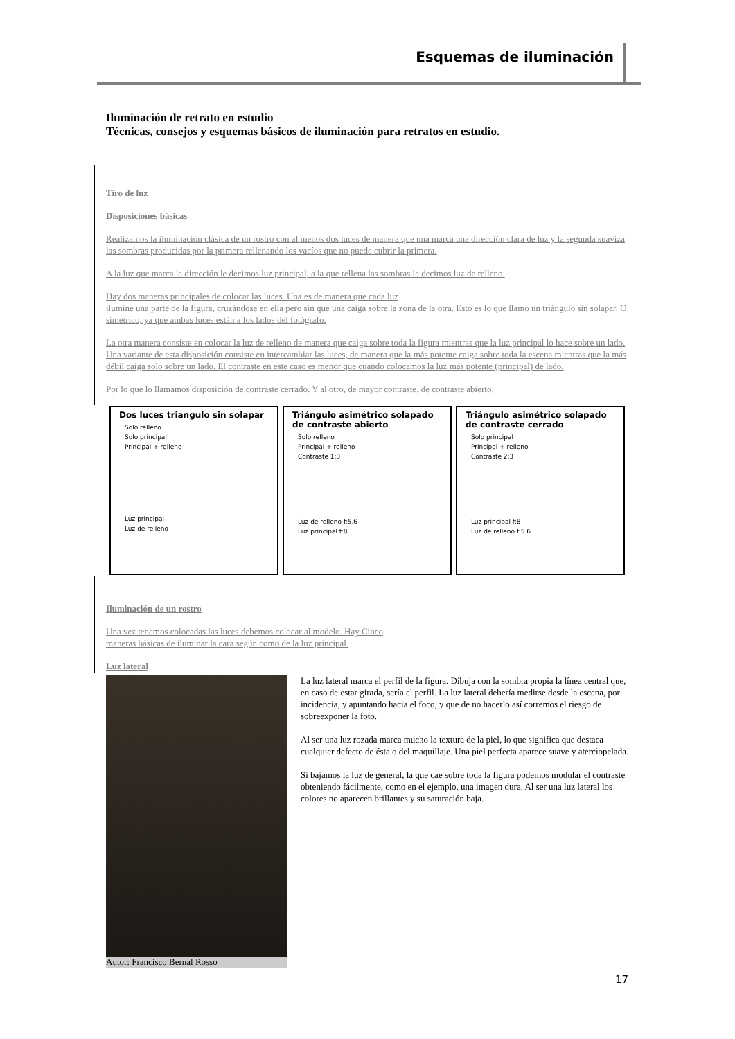Esquemas de iluminación
Iluminación de retrato en estudio
Técnicas, consejos y esquemas básicos de iluminación para retratos en estudio.
Tiro de luz
Disposiciones básicas
Realizamos la iluminación clásica de un rostro con al menos dos luces de manera que una marca una dirección clara de luz y la segunda suaviza las sombras producidas por la primera rellenando los vacíos que no puede cubrir la primera.
A la luz que marca la dirección le decimos luz principal, a la que rellena las sombras le decimos luz de relleno.
Hay dos maneras principales de colocar las luces. Una es de manera que cada luz
ilumine una parte de la figura, cruzándose en ella pero sin que una caiga sobre la zona de la otra. Esto es lo que llamo un triángulo sin solapar. O simétrico, ya que ambas luces están a los lados del fotógrafo.
La otra manera consiste en colocar la luz de relleno de manera que caiga sobre toda la figura mientras que la luz principal lo hace sobre un lado. Una variante de esta disposición consiste en intercambiar las luces, de manera que la más potente caiga sobre toda la escena mientras que la más débil caiga solo sobre un lado. El contraste en este caso es menor que cuando colocamos la luz más potente (principal) de lado.
Por lo que lo llamamos disposición de contraste cerrado. Y al otro, de mayor contraste, de contraste abierto.
Dos luces triangulo sin solapar
Solo relleno
Solo principal
Principal + relleno
Luz principal
Luz de relleno
Triángulo asimétrico solapado de contraste abierto
Solo relleno
Principal + relleno
Contraste 1:3
Luz de relleno f:5.6
Luz principal f:8
Triángulo asimétrico solapado de contraste cerrado
Solo principal
Principal + relleno
Contraste 2:3
Luz principal f:8
Luz de relleno f:5.6
Iluminación de un rostro
Una vez tenemos colocadas las luces debemos colocar al modelo. Hay Cinco
maneras básicas de iluminar la cara según como de la luz principal.
Luz lateral
Autor: Francisco Bernal Rosso
La luz lateral marca el perfil de la figura. Dibuja con la sombra propia la línea central que, en caso de estar girada, sería el perfil. La luz lateral debería medirse desde la escena, por incidencia, y apuntando hacia el foco, y que de no hacerlo así corremos el riesgo de
sobreexponer la foto.
Al ser una luz rozada marca mucho la textura de la piel, lo que significa que destaca cualquier defecto de ésta o del maquillaje. Una piel perfecta aparece suave y aterciopelada.
Si bajamos la luz de general, la que cae sobre toda la figura podemos modular el contraste obteniendo fácilmente, como en el ejemplo, una imagen dura. Al ser una luz lateral los colores no aparecen brillantes y su saturación baja.
17